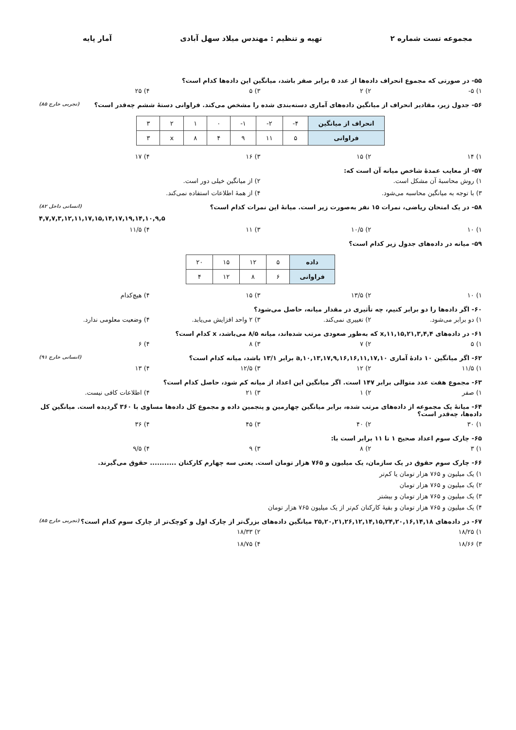مجموعه تست شماره ۲ تهیه و تنظیم : مهندس میلاد سهل آبادی آمار پایه
۵۵- در صورتی که مجموع انحراف داده‌ها از عدد ۵ برابر صفر باشد، میانگین این داده‌ها کدام است؟
۱) ۵- ۲) ۲ ۳) ۵ ۴) ۲۵
(تجربی خارج ۸۵) ۵۶- جدول زیر، مقادیر انحراف از میانگین داده‌های آماری دسته‌بندی شده را مشخص می‌کند. فراوانی دستهٔ ششم چه‌قدر است؟
| انحراف از میانگین | ۴- | ۲- | ۱- | ۰ | ۱ | ۲ | ۳ |
| فراوانی | ۵ | ۱۱ | ۹ | ۴ | ۸ | x | ۳ |
۱) ۱۴ ۲) ۱۵ ۳) ۱۶ ۴) ۱۷
۵۷- از معایب عمدهٔ شاخص میانه آن است که:
۱) روش محاسبهٔ آن مشکل است. ۲) از میانگین خیلی دور است.
۳) با توجه به میانگین محاسبه می‌شود. ۴) از همهٔ اطلاعات استفاده نمی‌کند.
(انسانی داخل ۸۲) ۵۸- در یک امتحان ریاضی، نمرات ۱۵ نفر به‌صورت زیر است. میانهٔ این نمرات کدام است؟
۴,۷,۷,۳,۱۲,۱۱,۱۷,۱۵,۱۴,۱۷,۱۹,۱۴,۱۰,۹,۵
۱) ۱۰ ۲) ۱۰/۵ ۳) ۱۱ ۴) ۱۱/۵
۵۹- میانه در داده‌های جدول زیر کدام است؟
| داده | ۵ | ۱۲ | ۱۵ | ۲۰ |
| فراوانی | ۶ | ۸ | ۱۲ | ۴ |
۱) ۱۰ ۲) ۱۳/۵ ۳) ۱۵ ۴) هیچ‌کدام
۶۰- اگر داده‌ها را دو برابر کنیم، چه تأثیری در مقدار میانه، حاصل می‌شود؟
۱) دو برابر می‌شود. ۲) تغییری نمی‌کند. ۳) ۲ واحد افزایش می‌یابد. ۴) وضعیت معلومی ندارد.
۶۱- در داده‌های ۳,۴,۴,x,۱۱,۱۵,۲۱ که به‌طور صعودی مرتب شده‌اند، میانه ۸/۵ می‌باشد، x کدام است؟
۱) ۵ ۲) ۷ ۳) ۸ ۴) ۶
(انسانی خارج ۹۱) ۶۲- اگر میانگین ۱۰ دادهٔ آماری ۱۶,۱۱,۱۷,۱۰,a,۱۰,۱۳,۱۷,۹,۱۶ برابر ۱۳/۱ باشد، میانه کدام است؟
۱) ۱۱/۵ ۲) ۱۲ ۳) ۱۲/۵ ۴) ۱۳
۶۳- مجموع هفت عدد متوالی برابر ۱۴۷ است. اگر میانگین این اعداد از میانه کم شود، حاصل کدام است؟
۱) صفر ۲) ۱ ۳) ۲۱ ۴) اطلاعات کافی نیست.
۶۴- میانهٔ یک مجموعه از داده‌های مرتب شده، برابر میانگین چهارمین و پنجمین داده و مجموع کل داده‌ها مساوی با ۳۶۰ گردیده است. میانگین کل داده‌ها، چه‌قدر است؟
۱) ۳۰ ۲) ۴۰ ۳) ۴۵ ۴) ۳۶
۶۵- چارک سوم اعداد صحیح ۱ تا ۱۱ برابر است با:
۱) ۳ ۲) ۸ ۳) ۹ ۴) ۹/۵
۶۶- چارک سوم حقوق در یک سازمان، یک میلیون و ۷۶۵ هزار تومان است. یعنی سه چهارم کارکنان ........... حقوق می‌گیرند.
۱) یک میلیون و ۷۶۵ هزار تومان یا کم‌تر
۲) یک میلیون و ۷۶۵ هزار تومان
۳) یک میلیون و ۷۶۵ هزار تومان و بیشتر
۴) یک میلیون و ۷۶۵ هزار تومان و بقیهٔ کارکنان کم‌تر از یک میلیون ۷۶۵ هزار تومان
(تجربی خارج ۸۵) ۶۷- در داده‌های ۲۵,۲۰,۲۱,۲۶,۱۲,۱۴,۱۵,۲۴,۲۰,۱۶,۱۴,۱۸ میانگین داده‌های بزرگ‌تر از چارک اول و کوچک‌تر از چارک سوم کدام است؟
۱) ۱۸/۲۵ ۲) ۱۸/۳۳
۳) ۱۸/۶۶ ۴) ۱۸/۷۵